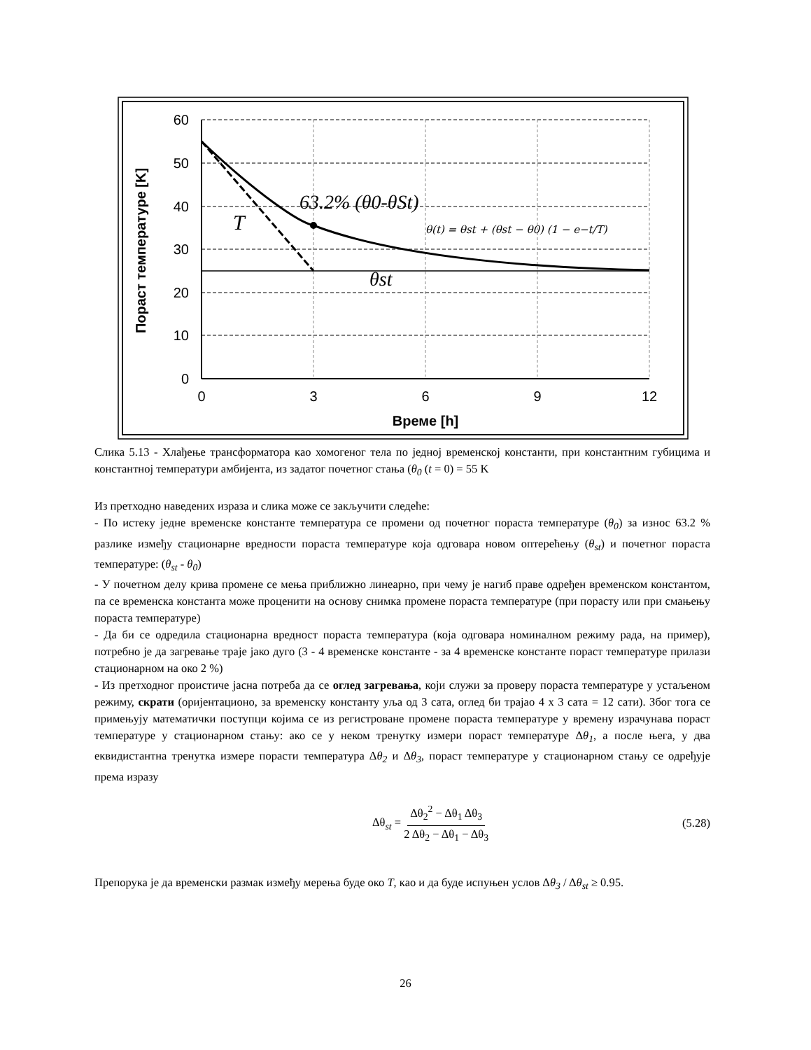60
50
40
30
20
10
0
0
3
6
9
12
Време [h]
Пораст температуре [K]
63.2% (θ0-θSt)
T
θst
θ(t) = θst + (θst − θ0) (1 − e−t/T)
Слика 5.13 - Хлађење трансформатора као хомогеног тела по једној временској константи, при константним губицима и константној температури амбијента, из задатог почетног стања (θ<sub>0</sub> (t = 0) = 55 K
Из претходно наведених израза и слика може се закључити следеће:
- По истеку једне временске константе температура се промени од почетног пораста температуре (θ<sub>0</sub>) за износ 63.2 % разлике између стационарне вредности пораста температуре која одговара новом оптерећењу (θ<sub>st</sub>) и почетног пораста температуре: (θ<sub>st</sub> - θ<sub>0</sub>)
- У почетном делу крива промене се мења приближно линеарно, при чему је нагиб праве одређен временском константом, па се временска константа може проценити на основу снимка промене пораста температуре (при порасту или при смањењу пораста температуре)
- Да би се одредила стационарна вредност пораста температура (која одговара номиналном режиму рада, на пример), потребно је да загревање траје јако дуго (3 - 4 временске константе - за 4 временске константе пораст температуре прилази стационарном на око 2 %)
- Из претходног проистиче јасна потреба да се оглед загревања, који служи за проверу пораста температуре у устаљеном режиму, скрати (оријентационо, за временску константу уља од 3 сата, оглед би трајао 4 x 3 сата = 12 сати). Због тога се примењују математички поступци којима се из регистроване промене пораста температуре у времену израчунава пораст температуре у стационарном стању: ако се у неком тренутку измери пораст температуре Δθ<sub>1</sub>, а после њега, у два еквидистантна тренутка измере порасти температура Δθ<sub>2</sub> и Δθ<sub>3</sub>, пораст температуре у стационарном стању се одређује према изразу
Δθ<sub>st</sub> = Δθ<sub>2</sub><sup>2</sup> − Δθ<sub>1</sub> Δθ<sub>3</sub> 2 Δθ<sub>2</sub> − Δθ<sub>1</sub> − Δθ<sub>3</sub> (5.28)
Препорука је да временски размак између мерења буде око T, као и да буде испуњен услов Δθ<sub>3</sub> / Δθ<sub>st</sub> ≥ 0.95.
26